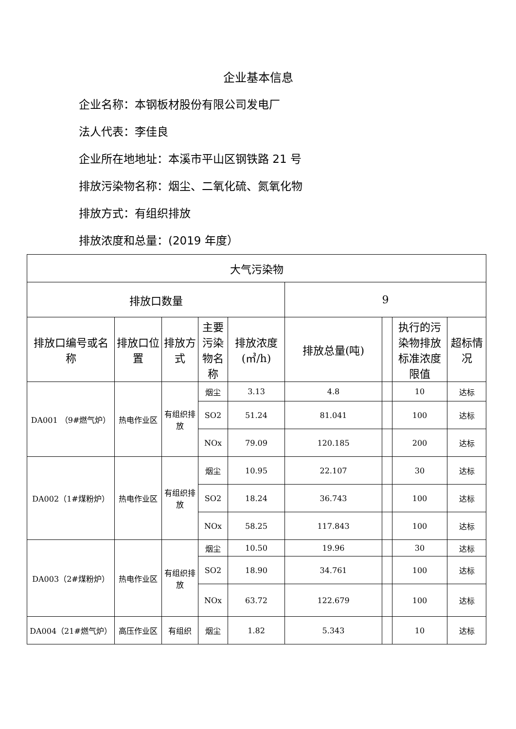企业基本信息
企业名称：本钢板材股份有限公司发电厂
法人代表：李佳良
企业所在地地址：本溪市平山区钢铁路 21 号
排放污染物名称：烟尘、二氧化硫、氮氧化物
排放方式：有组织排放
排放浓度和总量：(2019 年度）
| 大气污染物 | | | | | | | | |
| 排放口数量 | | | | | 9 | | | |
| 排放口编号或名称 | 排放口位置 | 排放方式 | 主要污染物名称 | 排放浓度(㎥/h) | 排放总量(吨) | | 执行的污染物排放标准浓度限值 | 超标情况 |
| DA001 （9#燃气炉） | 热电作业区 | 有组织排放 | 烟尘 | 3.13 | 4.8 | | 10 | 达标 |
| | | | SO2 | 51.24 | 81.041 | | 100 | 达标 |
| | | | NOx | 79.09 | 120.185 | | 200 | 达标 |
| DA002（1#煤粉炉） | 热电作业区 | 有组织排放 | 烟尘 | 10.95 | 22.107 | | 30 | 达标 |
| | | | SO2 | 18.24 | 36.743 | | 100 | 达标 |
| | | | NOx | 58.25 | 117.843 | | 100 | 达标 |
| DA003（2#煤粉炉） | 热电作业区 | 有组织排放 | 烟尘 | 10.50 | 19.96 | | 30 | 达标 |
| | | | SO2 | 18.90 | 34.761 | | 100 | 达标 |
| | | | NOx | 63.72 | 122.679 | | 100 | 达标 |
| DA004（21#燃气炉） | 高压作业区 | 有组织 | 烟尘 | 1.82 | 5.343 | | 10 | 达标 |